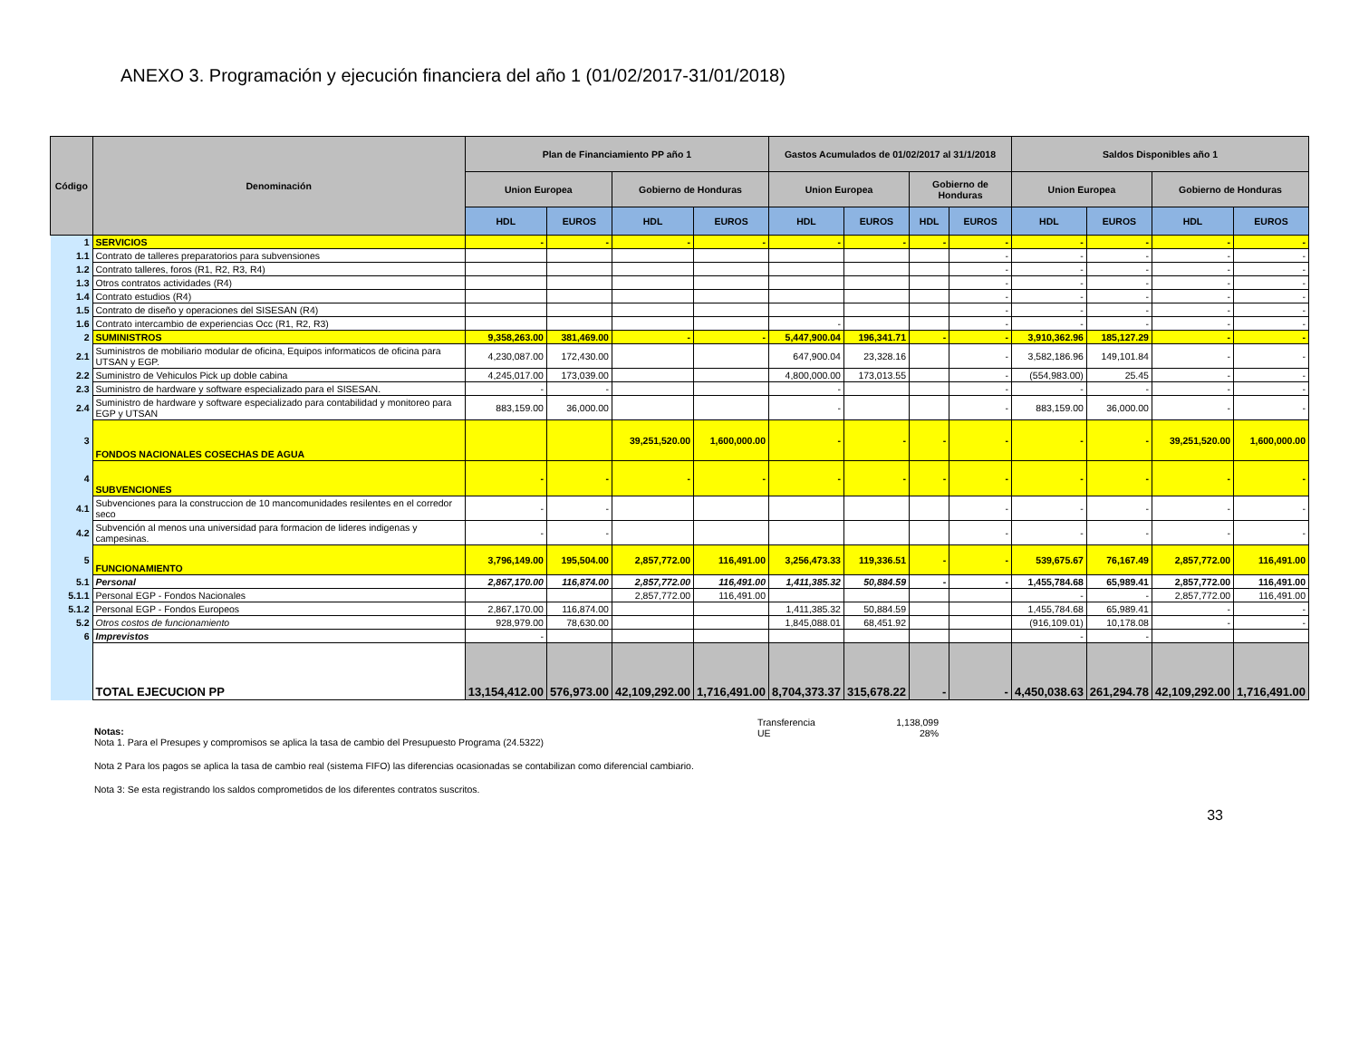ANEXO 3. Programación y ejecución financiera del año 1 (01/02/2017-31/01/2018)
| Código | Denominación | Plan de Financiamiento PP año 1 | | | | Gastos Acumulados de 01/02/2017 al 31/1/2018 | | | | Saldos Disponibles año 1 | | | |
| --- | --- | --- | --- | --- | --- | --- | --- | --- | --- | --- | --- | --- | --- |
| | | Union Europea | | Gobierno de Honduras | | Union Europea | | Gobierno de Honduras | | Union Europea | | Gobierno de Honduras | |
| | | HDL | EUROS | HDL | EUROS | HDL | EUROS | HDL | EUROS | HDL | EUROS | HDL | EUROS |
| 1 | SERVICIOS | - | - | - | - | - | - | - | - | - | - | - | - |
| 1.1 | Contrato de talleres preparatorios para subvensiones | | | | | | | | - | - | - | - | - |
| 1.2 | Contrato talleres, foros (R1, R2, R3, R4) | | | | | | | | - | - | - | - | - |
| 1.3 | Otros contratos actividades (R4) | | | | | | | | - | - | - | - | - |
| 1.4 | Contrato estudios (R4) | | | | | | | | - | - | - | - | - |
| 1.5 | Contrato de diseño y operaciones del SISESAN (R4) | | | | | | | | - | - | - | - | - |
| 1.6 | Contrato intercambio de experiencias Occ (R1, R2, R3) | | | | | - | | | - | - | - | - | - |
| 2 | SUMINISTROS | 9,358,263.00 | 381,469.00 | - | - | 5,447,900.04 | 196,341.71 | - | - | 3,910,362.96 | 185,127.29 | - | - |
| 2.1 | Suministros de mobiliario modular de oficina, Equipos informaticos de oficina para UTSAN y EGP. | 4,230,087.00 | 172,430.00 | | | 647,900.04 | 23,328.16 | | - | 3,582,186.96 | 149,101.84 | - | - |
| 2.2 | Suministro de Vehiculos Pick up doble cabina | 4,245,017.00 | 173,039.00 | | | 4,800,000.00 | 173,013.55 | | - | (554,983.00) | 25.45 | - | - |
| 2.3 | Suministro de hardware y software especializado para el SISESAN. | - | - | | | - | | | - | - | - | - | - |
| 2.4 | Suministro de hardware y software especializado para contabilidad y monitoreo para EGP y UTSAN | 883,159.00 | 36,000.00 | | | - | | | - | 883,159.00 | 36,000.00 | - | - |
| 3 | FONDOS NACIONALES COSECHAS DE AGUA | | | 39,251,520.00 | 1,600,000.00 | - | - | - | - | - | - | 39,251,520.00 | 1,600,000.00 |
| 4 | SUBVENCIONES | - | - | - | - | - | - | - | - | - | - | - | - |
| 4.1 | Subvenciones para la construccion de 10 mancomunidades resilentes en el corredor seco | - | - | | | | | | - | - | - | - | - |
| 4.2 | Subvención al menos una universidad para formacion de lideres indigenas y campesinas. | - | - | | | | | | - | - | - | - | - |
| 5 | FUNCIONAMIENTO | 3,796,149.00 | 195,504.00 | 2,857,772.00 | 116,491.00 | 3,256,473.33 | 119,336.51 | - | - | 539,675.67 | 76,167.49 | 2,857,772.00 | 116,491.00 |
| 5.1 | Personal | 2,867,170.00 | 116,874.00 | 2,857,772.00 | 116,491.00 | 1,411,385.32 | 50,884.59 | - | - | 1,455,784.68 | 65,989.41 | 2,857,772.00 | 116,491.00 |
| 5.1.1 | Personal EGP - Fondos Nacionales | | | 2,857,772.00 | 116,491.00 | | | | | - | - | 2,857,772.00 | 116,491.00 |
| 5.1.2 | Personal EGP - Fondos Europeos | 2,867,170.00 | 116,874.00 | | | 1,411,385.32 | 50,884.59 | | | 1,455,784.68 | 65,989.41 | - | - |
| 5.2 | Otros costos de funcionamiento | 928,979.00 | 78,630.00 | | | 1,845,088.01 | 68,451.92 | | | (916,109.01) | 10,178.08 | - | - |
| 6 | Imprevistos | - | | | | | | | | - | - | | |
| | TOTAL EJECUCION PP | 13,154,412.00 | 576,973.00 | 42,109,292.00 | 1,716,491.00 | 8,704,373.37 | 315,678.22 | - | - | 4,450,038.63 | 261,294.78 | 42,109,292.00 | 1,716,491.00 |
Transferencia
UE
1,138,099
28%
Notas:
Nota 1. Para el Presupes y compromisos se aplica la tasa de cambio del Presupuesto Programa (24.5322)
Nota 2 Para los pagos se aplica la tasa de cambio real (sistema FIFO) las diferencias ocasionadas se contabilizan como diferencial cambiario.
Nota 3: Se esta registrando los saldos comprometidos de los diferentes contratos suscritos.
33